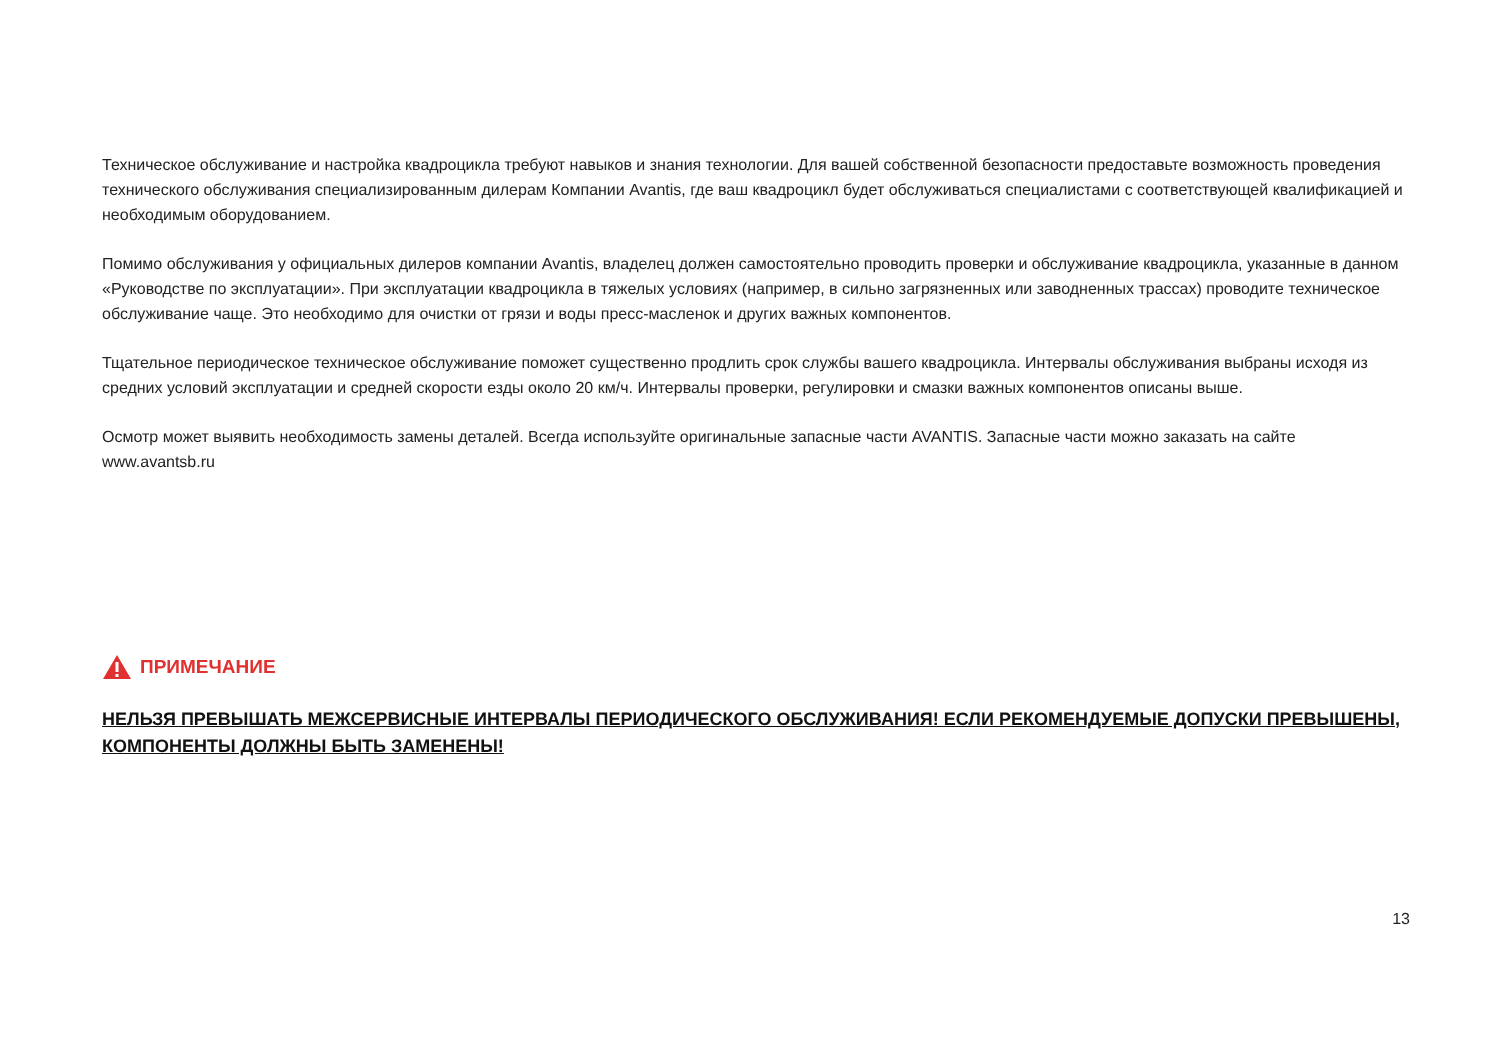Техническое обслуживание и настройка квадроцикла требуют навыков и знания технологии. Для вашей собственной безопасности предоставьте возможность проведения технического обслуживания специализированным дилерам Компании Avantis, где ваш квадроцикл будет обслуживаться специалистами с соответствующей квалификацией и необходимым оборудованием.
Помимо обслуживания у официальных дилеров компании Avantis, владелец должен самостоятельно проводить проверки и обслуживание квадроцикла, указанные в данном «Руководстве по эксплуатации». При эксплуатации квадроцикла в тяжелых условиях (например, в сильно загрязненных или заводненных трассах) проводите техническое обслуживание чаще. Это необходимо для очистки от грязи и воды пресс-масленок и других важных компонентов.
Тщательное периодическое техническое обслуживание поможет существенно продлить срок службы вашего квадроцикла. Интервалы обслуживания выбраны исходя из средних условий эксплуатации и средней скорости езды около 20 км/ч. Интервалы проверки, регулировки и смазки важных компонентов описаны выше.
Осмотр может выявить необходимость замены деталей. Всегда используйте оригинальные запасные части AVANTIS. Запасные части можно заказать на сайте www.avantsb.ru
ПРИМЕЧАНИЕ
НЕЛЬЗЯ ПРЕВЫШАТЬ МЕЖСЕРВИСНЫЕ ИНТЕРВАЛЫ ПЕРИОДИЧЕСКОГО ОБСЛУЖИВАНИЯ! ЕСЛИ РЕКОМЕНДУЕМЫЕ ДОПУСКИ ПРЕВЫШЕНЫ, КОМПОНЕНТЫ ДОЛЖНЫ БЫТЬ ЗАМЕНЕНЫ!
13